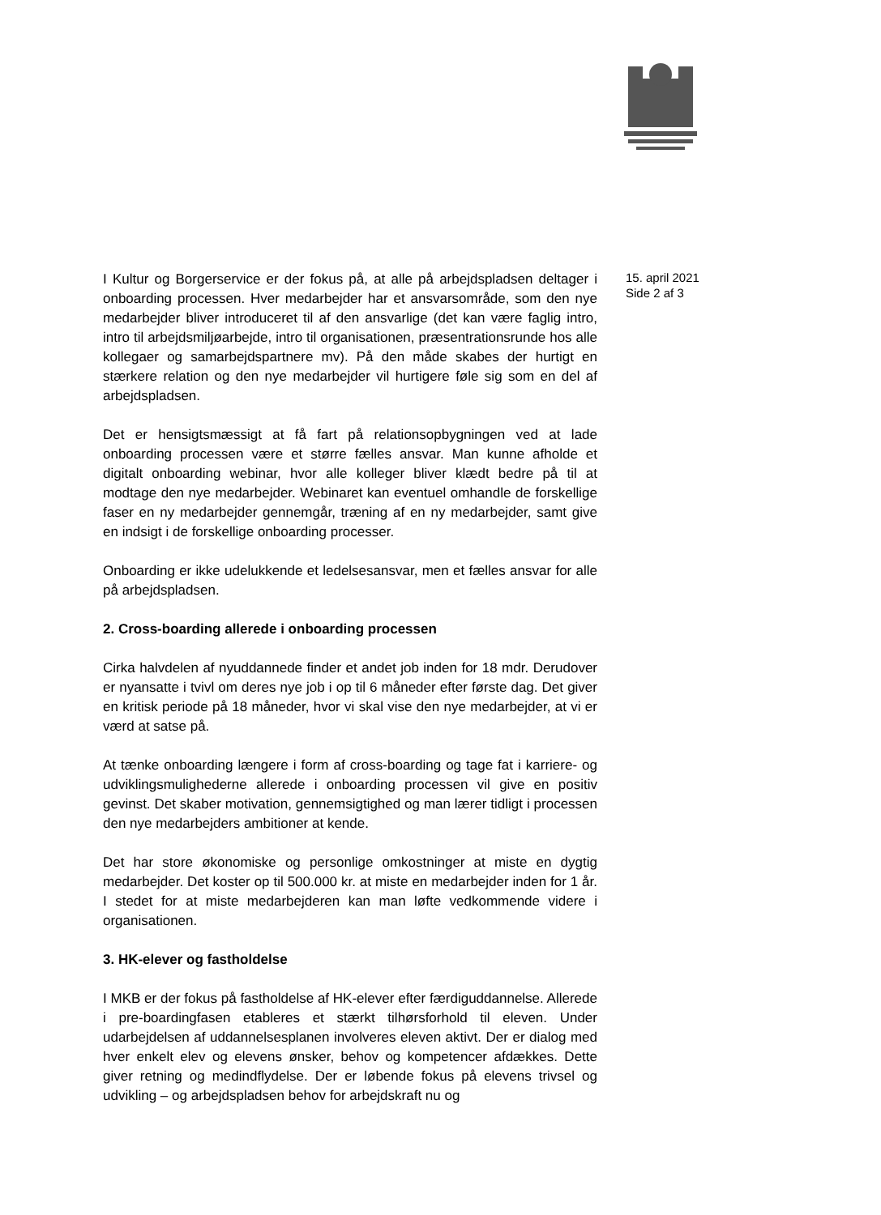I Kultur og Borgerservice er der fokus på, at alle på arbejdspladsen deltager i onboarding processen. Hver medarbejder har et ansvarsområde, som den nye medarbejder bliver introduceret til af den ansvarlige (det kan være faglig intro, intro til arbejdsmiljøarbejde, intro til organisationen, præsentrationsrunde hos alle kollegaer og samarbejdspartnere mv). På den måde skabes der hurtigt en stærkere relation og den nye medarbejder vil hurtigere føle sig som en del af arbejdspladsen.
Det er hensigtsmæssigt at få fart på relationsopbygningen ved at lade onboarding processen være et større fælles ansvar. Man kunne afholde et digitalt onboarding webinar, hvor alle kolleger bliver klædt bedre på til at modtage den nye medarbejder. Webinaret kan eventuel omhandle de forskellige faser en ny medarbejder gennemgår, træning af en ny medarbejder, samt give en indsigt i de forskellige onboarding processer.
Onboarding er ikke udelukkende et ledelsesansvar, men et fælles ansvar for alle på arbejdspladsen.
2. Cross-boarding allerede i onboarding processen
Cirka halvdelen af nyuddannede finder et andet job inden for 18 mdr. Derudover er nyansatte i tvivl om deres nye job i op til 6 måneder efter første dag. Det giver en kritisk periode på 18 måneder, hvor vi skal vise den nye medarbejder, at vi er værd at satse på.
At tænke onboarding længere i form af cross-boarding og tage fat i karriere- og udviklingsmulighederne allerede i onboarding processen vil give en positiv gevinst. Det skaber motivation, gennemsigtighed og man lærer tidligt i processen den nye medarbejders ambitioner at kende.
Det har store økonomiske og personlige omkostninger at miste en dygtig medarbejder. Det koster op til 500.000 kr. at miste en medarbejder inden for 1 år. I stedet for at miste medarbejderen kan man løfte vedkommende videre i organisationen.
3. HK-elever og fastholdelse
I MKB er der fokus på fastholdelse af HK-elever efter færdiguddannelse. Allerede i pre-boardingfasen etableres et stærkt tilhørsforhold til eleven. Under udarbejdelsen af uddannelsesplanen involveres eleven aktivt. Der er dialog med hver enkelt elev og elevens ønsker, behov og kompetencer afdækkes. Dette giver retning og medindflydelse. Der er løbende fokus på elevens trivsel og udvikling – og arbejdspladsen behov for arbejdskraft nu og
15. april 2021
Side 2 af 3